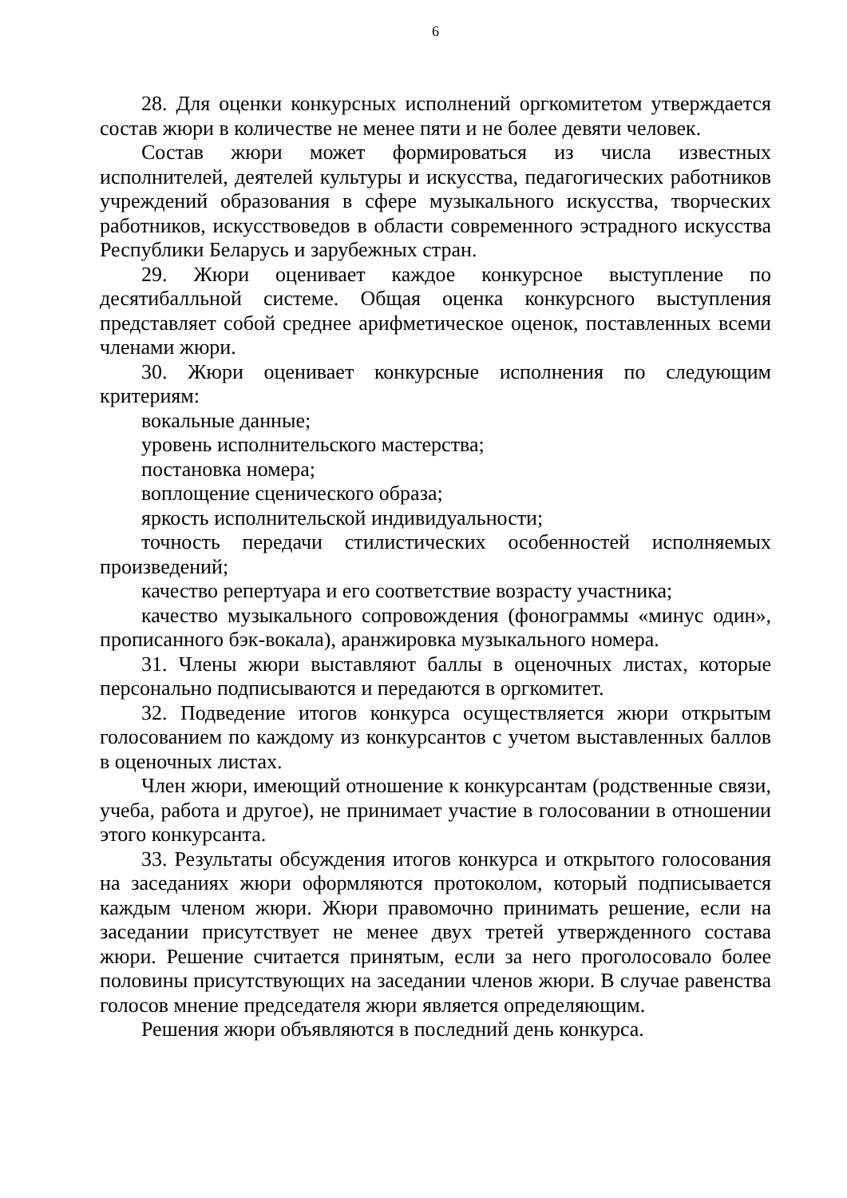6
28. Для оценки конкурсных исполнений оргкомитетом утверждается состав жюри в количестве не менее пяти и не более девяти человек.
Состав жюри может формироваться из числа известных исполнителей, деятелей культуры и искусства, педагогических работников учреждений образования в сфере музыкального искусства, творческих работников, искусствоведов в области современного эстрадного искусства Республики Беларусь и зарубежных стран.
29. Жюри оценивает каждое конкурсное выступление по десятибалльной системе. Общая оценка конкурсного выступления представляет собой среднее арифметическое оценок, поставленных всеми членами жюри.
30. Жюри оценивает конкурсные исполнения по следующим критериям:
вокальные данные;
уровень исполнительского мастерства;
постановка номера;
воплощение сценического образа;
яркость исполнительской индивидуальности;
точность передачи стилистических особенностей исполняемых произведений;
качество репертуара и его соответствие возрасту участника;
качество музыкального сопровождения (фонограммы «минус один», прописанного бэк-вокала), аранжировка музыкального номера.
31. Члены жюри выставляют баллы в оценочных листах, которые персонально подписываются и передаются в оргкомитет.
32. Подведение итогов конкурса осуществляется жюри открытым голосованием по каждому из конкурсантов с учетом выставленных баллов в оценочных листах.
Член жюри, имеющий отношение к конкурсантам (родственные связи, учеба, работа и другое), не принимает участие в голосовании в отношении этого конкурсанта.
33. Результаты обсуждения итогов конкурса и открытого голосования на заседаниях жюри оформляются протоколом, который подписывается каждым членом жюри. Жюри правомочно принимать решение, если на заседании присутствует не менее двух третей утвержденного состава жюри. Решение считается принятым, если за него проголосовало более половины присутствующих на заседании членов жюри. В случае равенства голосов мнение председателя жюри является определяющим.
Решения жюри объявляются в последний день конкурса.